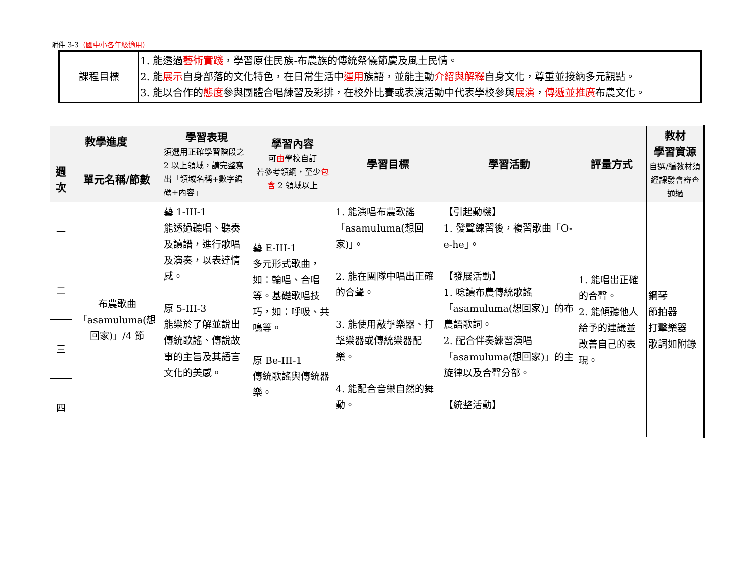附件 3-3（國中小各年級適用）
| 課程目標 | 1. 能透過 藝術實踐 ，學習原住民族-布農族的傳統祭儀節慶及風土民情。 2. 能 展示 自身部落的文化特色，在日常生活中 運用 族語，並能主動 介紹與解釋 自身文化，尊重並接納多元觀點。 3. 能以合作的 態度 參與團體合唱練習及彩排，在校外比賽或表演活動中代表學校參與 展演 ， 傳遞並推廣 布農文化。 |
| 教學進度 | | 學習表現 須選用正確學習階段之 2 以上領域，請完整寫出「領域名稱+數字編碼+內容」 | 學習內容 可 由 學校自訂 若參考領綱，至少 包含 2 領域以上 | 學習目標 | 學習活動 | 評量方式 | 教材 學習資源 自選/編教材須經課發會審查通過 |
| --- | --- | --- | --- | --- | --- | --- | --- |
| 週次 | 單元名稱/節數 | | | | | | |
| 一 | 布農歌曲「asamuluma(想回家)」/4 節 | 藝 1-III-1 能透過聽唱、聽奏及讀譜，進行歌唱及演奏，以表達情感。 原 5-III-3 能樂於了解並說出傳統歌謠、傳說故事的主旨及其語言文化的美感。 | 藝 E-III-1 多元形式歌曲，如：輪唱、合唱等。基礎歌唱技巧，如：呼吸、共鳴等。 原 Be-III-1 傳統歌謠與傳統器樂。 | 1. 能演唱布農歌謠「asamuluma(想回家)」。 2. 能在團隊中唱出正確的合聲。 3. 能使用敲擊樂器、打擊樂器或傳統樂器配樂。 4. 能配合音樂自然的舞動。 | 【引起動機】 1. 發聲練習後，複習歌曲「O-e-he」。 【發展活動】 1. 唸讀布農傳統歌謠「asamuluma(想回家)」的布農語歌詞。 2. 配合伴奏練習演唱「asamuluma(想回家)」的主旋律以及合聲分部。 【統整活動】 | 1. 能唱出正確的合聲。 2. 能傾聽他人給予的建議並改善自己的表現。 | 鋼琴 節拍器 打擊樂器 歌詞如附錄 |
| 二 | | | | | | | |
| 三 | | | | | | | |
| 四 | | | | | | | |